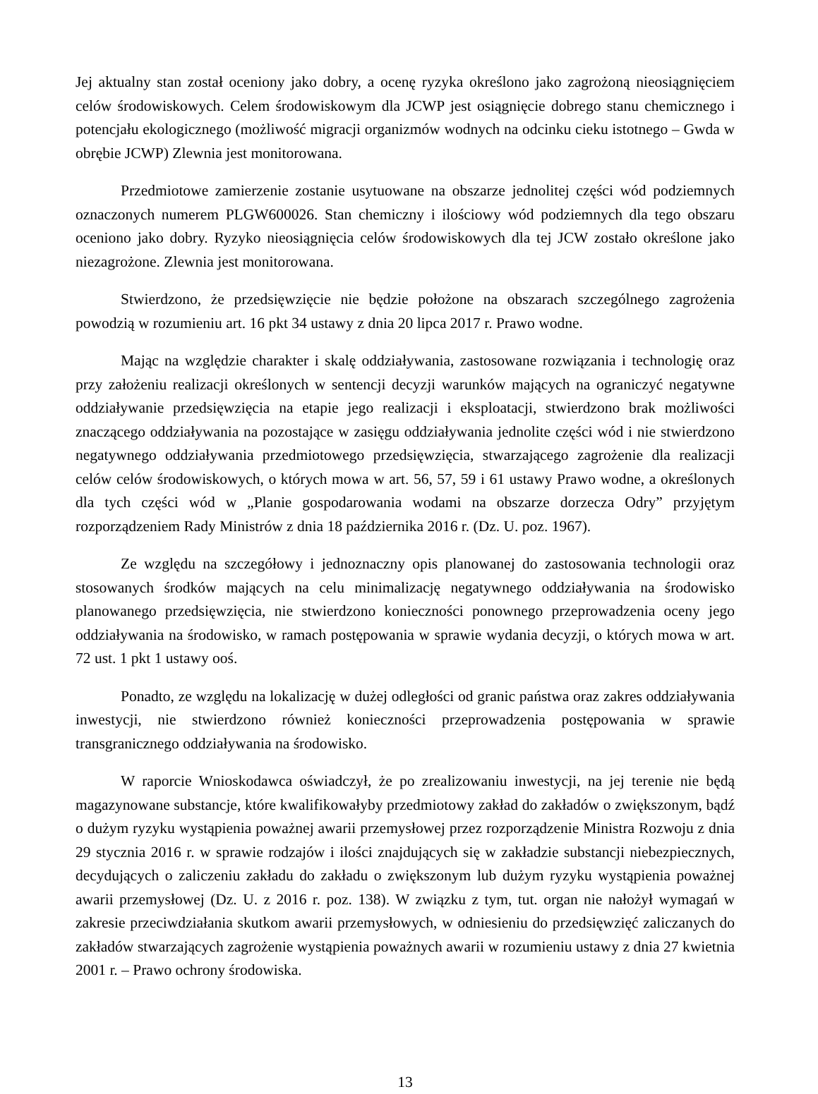Jej aktualny stan został oceniony jako dobry, a ocenę ryzyka określono jako zagrożoną nieosiągnięciem celów środowiskowych. Celem środowiskowym dla JCWP jest osiągnięcie dobrego stanu chemicznego i potencjału ekologicznego (możliwość migracji organizmów wodnych na odcinku cieku istotnego – Gwda w obrębie JCWP) Zlewnia jest monitorowana.
Przedmiotowe zamierzenie zostanie usytuowane na obszarze jednolitej części wód podziemnych oznaczonych numerem PLGW600026. Stan chemiczny i ilościowy wód podziemnych dla tego obszaru oceniono jako dobry. Ryzyko nieosiągnięcia celów środowiskowych dla tej JCW zostało określone jako niezagrożone. Zlewnia jest monitorowana.
Stwierdzono, że przedsięwzięcie nie będzie położone na obszarach szczególnego zagrożenia powodzią w rozumieniu art. 16 pkt 34 ustawy z dnia 20 lipca 2017 r. Prawo wodne.
Mając na względzie charakter i skalę oddziaływania, zastosowane rozwiązania i technologię oraz przy założeniu realizacji określonych w sentencji decyzji warunków mających na ograniczyć negatywne oddziaływanie przedsięwzięcia na etapie jego realizacji i eksploatacji, stwierdzono brak możliwości znaczącego oddziaływania na pozostające w zasięgu oddziaływania jednolite części wód i nie stwierdzono negatywnego oddziaływania przedmiotowego przedsięwzięcia, stwarzającego zagrożenie dla realizacji celów celów środowiskowych, o których mowa w art. 56, 57, 59 i 61 ustawy Prawo wodne, a określonych dla tych części wód w „Planie gospodarowania wodami na obszarze dorzecza Odry” przyjętym rozporządzeniem Rady Ministrów z dnia 18 października 2016 r. (Dz. U. poz. 1967).
Ze względu na szczegółowy i jednoznaczny opis planowanej do zastosowania technologii oraz stosowanych środków mających na celu minimalizację negatywnego oddziaływania na środowisko planowanego przedsięwzięcia, nie stwierdzono konieczności ponownego przeprowadzenia oceny jego oddziaływania na środowisko, w ramach postępowania w sprawie wydania decyzji, o których mowa w art. 72 ust. 1 pkt 1 ustawy ooś.
Ponadto, ze względu na lokalizację w dużej odległości od granic państwa oraz zakres oddziaływania inwestycji, nie stwierdzono również konieczności przeprowadzenia postępowania w sprawie transgranicznego oddziaływania na środowisko.
W raporcie Wnioskodawca oświadczył, że po zrealizowaniu inwestycji, na jej terenie nie będą magazynowane substancje, które kwalifikowałyby przedmiotowy zakład do zakładów o zwiększonym, bądź o dużym ryzyku wystąpienia poważnej awarii przemysłowej przez rozporządzenie Ministra Rozwoju z dnia 29 stycznia 2016 r. w sprawie rodzajów i ilości znajdujących się w zakładzie substancji niebezpiecznych, decydujących o zaliczeniu zakładu do zakładu o zwiększonym lub dużym ryzyku wystąpienia poważnej awarii przemysłowej (Dz. U. z 2016 r. poz. 138). W związku z tym, tut. organ nie nałożył wymagań w zakresie przeciwdziałania skutkom awarii przemysłowych, w odniesieniu do przedsięwzięć zaliczanych do zakładów stwarzających zagrożenie wystąpienia poważnych awarii w rozumieniu ustawy z dnia 27 kwietnia 2001 r. – Prawo ochrony środowiska.
13